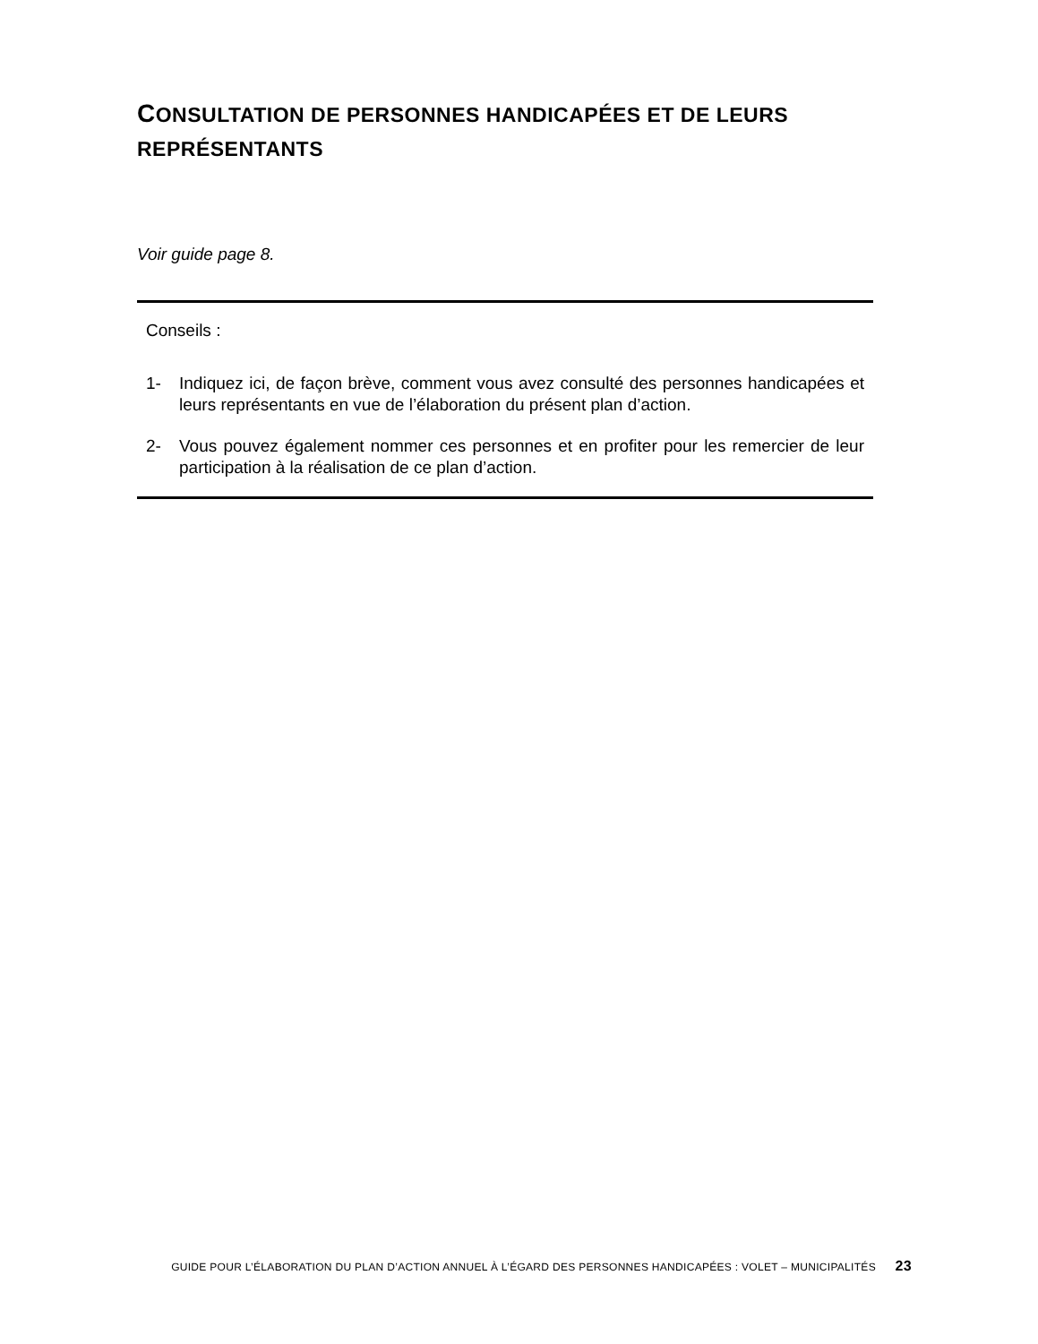CONSULTATION DE PERSONNES HANDICAPÉES ET DE LEURS REPRÉSENTANTS
Voir guide page 8.
Conseils :
1- Indiquez ici, de façon brève, comment vous avez consulté des personnes handicapées et leurs représentants en vue de l’élaboration du présent plan d’action.
2- Vous pouvez également nommer ces personnes et en profiter pour les remercier de leur participation à la réalisation de ce plan d’action.
GUIDE POUR L’ÉLABORATION DU PLAN D’ACTION ANNUEL À L’ÉGARD DES PERSONNES HANDICAPÉES : VOLET – MUNICIPALITÉS 23